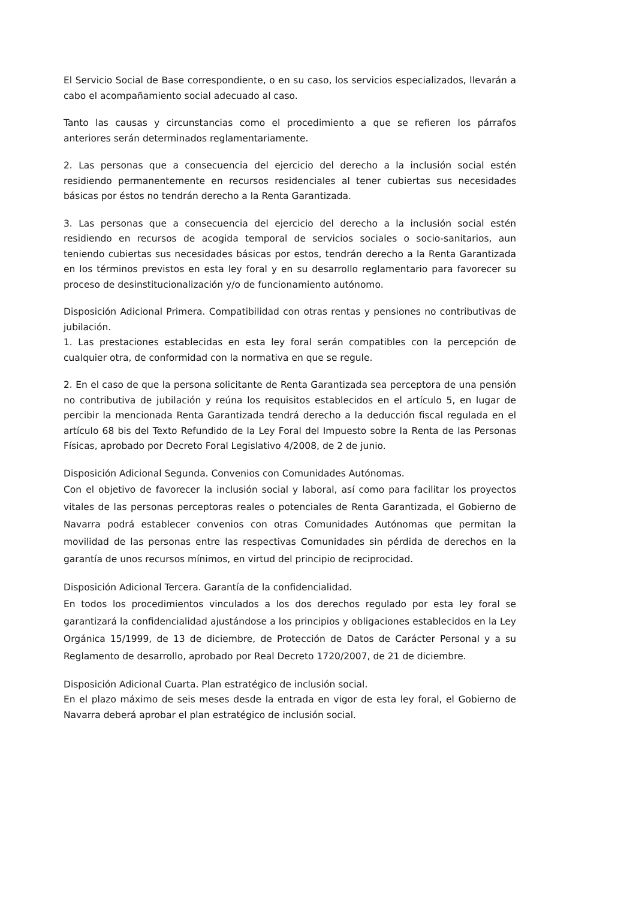El Servicio Social de Base correspondiente, o en su caso, los servicios especializados, llevarán a cabo el acompañamiento social adecuado al caso.
Tanto las causas y circunstancias como el procedimiento a que se refieren los párrafos anteriores serán determinados reglamentariamente.
2. Las personas que a consecuencia del ejercicio del derecho a la inclusión social estén residiendo permanentemente en recursos residenciales al tener cubiertas sus necesidades básicas por éstos no tendrán derecho a la Renta Garantizada.
3. Las personas que a consecuencia del ejercicio del derecho a la inclusión social estén residiendo en recursos de acogida temporal de servicios sociales o socio-sanitarios, aun teniendo cubiertas sus necesidades básicas por estos, tendrán derecho a la Renta Garantizada en los términos previstos en esta ley foral y en su desarrollo reglamentario para favorecer su proceso de desinstitucionalización y/o de funcionamiento autónomo.
Disposición Adicional Primera. Compatibilidad con otras rentas y pensiones no contributivas de jubilación.
1. Las prestaciones establecidas en esta ley foral serán compatibles con la percepción de cualquier otra, de conformidad con la normativa en que se regule.
2. En el caso de que la persona solicitante de Renta Garantizada sea perceptora de una pensión no contributiva de jubilación y reúna los requisitos establecidos en el artículo 5, en lugar de percibir la mencionada Renta Garantizada tendrá derecho a la deducción fiscal regulada en el artículo 68 bis del Texto Refundido de la Ley Foral del Impuesto sobre la Renta de las Personas Físicas, aprobado por Decreto Foral Legislativo 4/2008, de 2 de junio.
Disposición Adicional Segunda. Convenios con Comunidades Autónomas.
Con el objetivo de favorecer la inclusión social y laboral, así como para facilitar los proyectos vitales de las personas perceptoras reales o potenciales de Renta Garantizada, el Gobierno de Navarra podrá establecer convenios con otras Comunidades Autónomas que permitan la movilidad de las personas entre las respectivas Comunidades sin pérdida de derechos en la garantía de unos recursos mínimos, en virtud del principio de reciprocidad.
Disposición Adicional Tercera. Garantía de la confidencialidad.
En todos los procedimientos vinculados a los dos derechos regulado por esta ley foral se garantizará la confidencialidad ajustándose a los principios y obligaciones establecidos en la Ley Orgánica 15/1999, de 13 de diciembre, de Protección de Datos de Carácter Personal y a su Reglamento de desarrollo, aprobado por Real Decreto 1720/2007, de 21 de diciembre.
Disposición Adicional Cuarta. Plan estratégico de inclusión social.
En el plazo máximo de seis meses desde la entrada en vigor de esta ley foral, el Gobierno de Navarra deberá aprobar el plan estratégico de inclusión social.